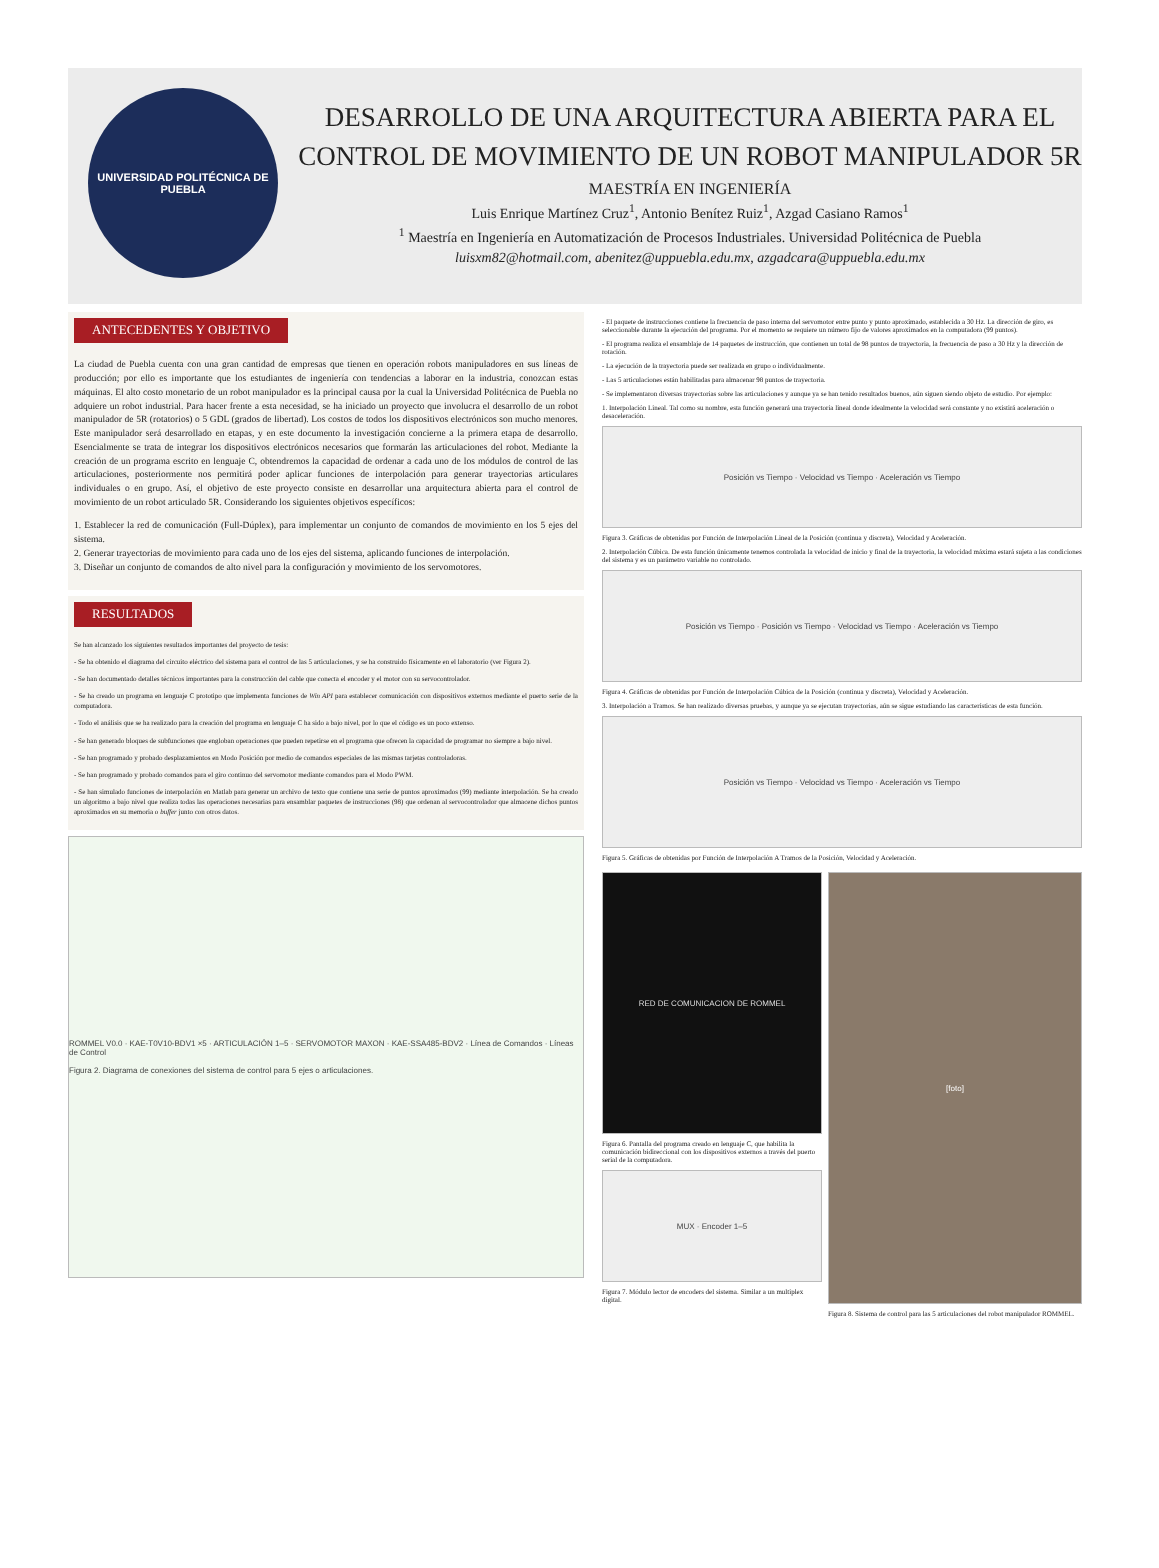UNIVERSIDAD POLITÉCNICA DE PUEBLA
DESARROLLO DE UNA ARQUITECTURA ABIERTA PARA EL CONTROL DE MOVIMIENTO DE UN ROBOT MANIPULADOR 5R
MAESTRÍA EN INGENIERÍA
Luis Enrique Martínez Cruz<sup>1</sup>, Antonio Benítez Ruiz<sup>1</sup>, Azgad Casiano Ramos<sup>1</sup>
<sup>1</sup> Maestría en Ingeniería en Automatización de Procesos Industriales. Universidad Politécnica de Puebla
luisxm82@hotmail.com, abenitez@uppuebla.edu.mx, azgadcara@uppuebla.edu.mx
ANTECEDENTES Y OBJETIVO
La ciudad de Puebla cuenta con una gran cantidad de empresas que tienen en operación robots manipuladores en sus líneas de producción; por ello es importante que los estudiantes de ingeniería con tendencias a laborar en la industria, conozcan estas máquinas. El alto costo monetario de un robot manipulador es la principal causa por la cual la Universidad Politécnica de Puebla no adquiere un robot industrial. Para hacer frente a esta necesidad, se ha iniciado un proyecto que involucra el desarrollo de un robot manipulador de 5R (rotatorios) o 5 GDL (grados de libertad). Los costos de todos los dispositivos electrónicos son mucho menores. Este manipulador será desarrollado en etapas, y en este documento la investigación concierne a la primera etapa de desarrollo. Esencialmente se trata de integrar los dispositivos electrónicos necesarios que formarán las articulaciones del robot. Mediante la creación de un programa escrito en lenguaje C, obtendremos la capacidad de ordenar a cada uno de los módulos de control de las articulaciones, posteriormente nos permitirá poder aplicar funciones de interpolación para generar trayectorias articulares individuales o en grupo. Así, el objetivo de este proyecto consiste en desarrollar una arquitectura abierta para el control de movimiento de un robot articulado 5R. Considerando los siguientes objetivos específicos:
1. Establecer la red de comunicación (Full-Dúplex), para implementar un conjunto de comandos de movimiento en los 5 ejes del sistema.
2. Generar trayectorias de movimiento para cada uno de los ejes del sistema, aplicando funciones de interpolación.
3. Diseñar un conjunto de comandos de alto nivel para la configuración y movimiento de los servomotores.
RESULTADOS
Se han alcanzado los siguientes resultados importantes del proyecto de tesis:
- Se ha obtenido el diagrama del circuito eléctrico del sistema para el control de las 5 articulaciones, y se ha construido físicamente en el laboratorio (ver Figura 2).
- Se han documentado detalles técnicos importantes para la construcción del cable que conecta el encoder y el motor con su servocontrolador.
- Se ha creado un programa en lenguaje C prototipo que implementa funciones de Win API para establecer comunicación con dispositivos externos mediante el puerto serie de la computadora.
- Todo el análisis que se ha realizado para la creación del programa en lenguaje C ha sido a bajo nivel, por lo que el código es un poco extenso.
- Se han generado bloques de subfunciones que engloban operaciones que pueden repetirse en el programa que ofrecen la capacidad de programar no siempre a bajo nivel.
- Se han programado y probado desplazamientos en Modo Posición por medio de comandos especiales de las mismas tarjetas controladoras.
- Se han programado y probado comandos para el giro continuo del servomotor mediante comandos para el Modo PWM.
- Se han simulado funciones de interpolación en Matlab para generar un archivo de texto que contiene una serie de puntos aproximados (99) mediante interpolación. Se ha creado un algoritmo a bajo nivel que realiza todas las operaciones necesarias para ensamblar paquetes de instrucciones (98) que ordenan al servocontrolador que almacene dichos puntos aproximados en su memoria o buffer junto con otros datos.
ROMMEL V0.0 · KAE-T0V10-BDV1 ×5 · ARTICULACIÓN 1–5 · SERVOMOTOR MAXON · KAE-SSA485-BDV2 · Línea de Comandos · Líneas de Control
Figura 2. Diagrama de conexiones del sistema de control para 5 ejes o articulaciones.
- El paquete de instrucciones contiene la frecuencia de paso interna del servomotor entre punto y punto aproximado, establecida a 30 Hz. La dirección de giro, es seleccionable durante la ejecución del programa. Por el momento se requiere un número fijo de valores aproximados en la computadora (99 puntos).
- El programa realiza el ensamblaje de 14 paquetes de instrucción, que contienen un total de 98 puntos de trayectoria, la frecuencia de paso a 30 Hz y la dirección de rotación.
- La ejecución de la trayectoria puede ser realizada en grupo o individualmente.
- Las 5 articulaciones están habilitadas para almacenar 98 puntos de trayectoria.
- Se implementaron diversas trayectorias sobre las articulaciones y aunque ya se han tenido resultados buenos, aún siguen siendo objeto de estudio. Por ejemplo:
1. Interpolación Lineal. Tal como su nombre, esta función generará una trayectoria lineal donde idealmente la velocidad será constante y no existirá aceleración o desaceleración.
Posición vs Tiempo · Velocidad vs Tiempo · Aceleración vs Tiempo
Figura 3. Gráficas de obtenidas por Función de Interpolación Lineal de la Posición (continua y discreta), Velocidad y Aceleración.
2. Interpolación Cúbica. De esta función únicamente tenemos controlada la velocidad de inicio y final de la trayectoria, la velocidad máxima estará sujeta a las condiciones del sistema y es un parámetro variable no controlado.
Posición vs Tiempo · Posición vs Tiempo · Velocidad vs Tiempo · Aceleración vs Tiempo
Figura 4. Gráficas de obtenidas por Función de Interpolación Cúbica de la Posición (continua y discreta), Velocidad y Aceleración.
3. Interpolación a Tramos. Se han realizado diversas pruebas, y aunque ya se ejecutan trayectorias, aún se sigue estudiando las características de esta función.
Posición vs Tiempo · Velocidad vs Tiempo · Aceleración vs Tiempo
Figura 5. Gráficas de obtenidas por Función de Interpolación A Tramos de la Posición, Velocidad y Aceleración.
RED DE COMUNICACION DE ROMMEL
Figura 6. Pantalla del programa creado en lenguaje C, que habilita la comunicación bidireccional con los dispositivos externos a través del puerto serial de la computadora.
MUX · Encoder 1–5
Figura 7. Módulo lector de encoders del sistema. Similar a un multiplex digital.
[foto]
Figura 8. Sistema de control para las 5 articulaciones del robot manipulador ROMMEL.